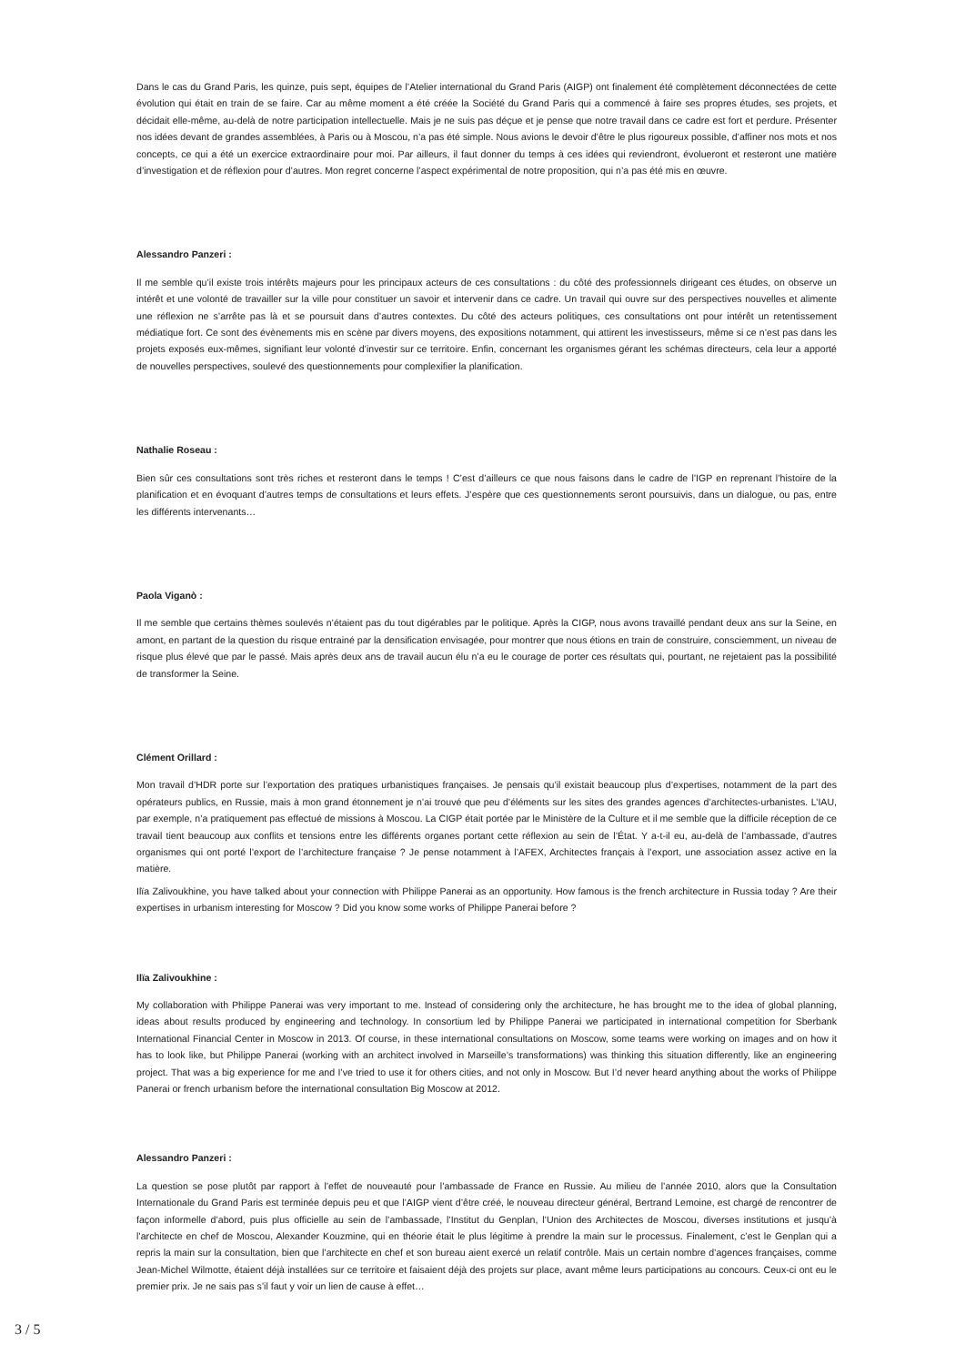Dans le cas du Grand Paris, les quinze, puis sept, équipes de l’Atelier international du Grand Paris (AIGP) ont finalement été complètement déconnectées de cette évolution qui était en train de se faire. Car au même moment a été créée la Société du Grand Paris qui a commencé à faire ses propres études, ses projets, et décidait elle-même, au-delà de notre participation intellectuelle. Mais je ne suis pas déçue et je pense que notre travail dans ce cadre est fort et perdure. Présenter nos idées devant de grandes assemblées, à Paris ou à Moscou, n’a pas été simple. Nous avions le devoir d’être le plus rigoureux possible, d’affiner nos mots et nos concepts, ce qui a été un exercice extraordinaire pour moi. Par ailleurs, il faut donner du temps à ces idées qui reviendront, évolueront et resteront une matière d’investigation et de réflexion pour d’autres. Mon regret concerne l’aspect expérimental de notre proposition, qui n’a pas été mis en œuvre.
Alessandro Panzeri :
Il me semble qu’il existe trois intérêts majeurs pour les principaux acteurs de ces consultations : du côté des professionnels dirigeant ces études, on observe un intérêt et une volonté de travailler sur la ville pour constituer un savoir et intervenir dans ce cadre. Un travail qui ouvre sur des perspectives nouvelles et alimente une réflexion ne s’arrête pas là et se poursuit dans d’autres contextes. Du côté des acteurs politiques, ces consultations ont pour intérêt un retentissement médiatique fort. Ce sont des évènements mis en scène par divers moyens, des expositions notamment, qui attirent les investisseurs, même si ce n’est pas dans les projets exposés eux-mêmes, signifiant leur volonté d’investir sur ce territoire. Enfin, concernant les organismes gérant les schémas directeurs, cela leur a apporté de nouvelles perspectives, soulevé des questionnements pour complexifier la planification.
Nathalie Roseau :
Bien sûr ces consultations sont très riches et resteront dans le temps ! C’est d’ailleurs ce que nous faisons dans le cadre de l’IGP en reprenant l’histoire de la planification et en évoquant d’autres temps de consultations et leurs effets. J’espère que ces questionnements seront poursuivis, dans un dialogue, ou pas, entre les différents intervenants…
Paola Viganò :
Il me semble que certains thèmes soulevés n’étaient pas du tout digérables par le politique. Après la CIGP, nous avons travaillé pendant deux ans sur la Seine, en amont, en partant de la question du risque entrainé par la densification envisagée, pour montrer que nous étions en train de construire, consciemment, un niveau de risque plus élevé que par le passé. Mais après deux ans de travail aucun élu n’a eu le courage de porter ces résultats qui, pourtant, ne rejetaient pas la possibilité de transformer la Seine.
Clément Orillard :
Mon travail d’HDR porte sur l’exportation des pratiques urbanistiques françaises. Je pensais qu’il existait beaucoup plus d’expertises, notamment de la part des opérateurs publics, en Russie, mais à mon grand étonnement je n’ai trouvé que peu d’éléments sur les sites des grandes agences d’architectes-urbanistes. L’IAU, par exemple, n’a pratiquement pas effectué de missions à Moscou. La CIGP était portée par le Ministère de la Culture et il me semble que la difficile réception de ce travail tient beaucoup aux conflits et tensions entre les différents organes portant cette réflexion au sein de l’État. Y a-t-il eu, au-delà de l’ambassade, d’autres organismes qui ont porté l’export de l’architecture française ? Je pense notamment à l’AFEX, Architectes français à l’export, une association assez active en la matière.
Ilïa Zalivoukhine, you have talked about your connection with Philippe Panerai as an opportunity. How famous is the french architecture in Russia today ? Are their expertises in urbanism interesting for Moscow ? Did you know some works of Philippe Panerai before ?
Ilïa Zalivoukhine :
My collaboration with Philippe Panerai was very important to me. Instead of considering only the architecture, he has brought me to the idea of global planning, ideas about results produced by engineering and technology. In consortium led by Philippe Panerai we participated in international competition for Sberbank International Financial Center in Moscow in 2013. Of course, in these international consultations on Moscow, some teams were working on images and on how it has to look like, but Philippe Panerai (working with an architect involved in Marseille’s transformations) was thinking this situation differently, like an engineering project. That was a big experience for me and I’ve tried to use it for others cities, and not only in Moscow. But I’d never heard anything about the works of Philippe Panerai or french urbanism before the international consultation Big Moscow at 2012.
Alessandro Panzeri :
La question se pose plutôt par rapport à l’effet de nouveauté pour l’ambassade de France en Russie. Au milieu de l’année 2010, alors que la Consultation Internationale du Grand Paris est terminée depuis peu et que l’AIGP vient d’être créé, le nouveau directeur général, Bertrand Lemoine, est chargé de rencontrer de façon informelle d’abord, puis plus officielle au sein de l’ambassade, l’Institut du Genplan, l’Union des Architectes de Moscou, diverses institutions et jusqu’à l’architecte en chef de Moscou, Alexander Kouzmine, qui en théorie était le plus légitime à prendre la main sur le processus. Finalement, c’est le Genplan qui a repris la main sur la consultation, bien que l’architecte en chef et son bureau aient exercé un relatif contrôle. Mais un certain nombre d’agences françaises, comme Jean-Michel Wilmotte, étaient déjà installées sur ce territoire et faisaient déjà des projets sur place, avant même leurs participations au concours. Ceux-ci ont eu le premier prix. Je ne sais pas s’il faut y voir un lien de cause à effet…
3 / 5